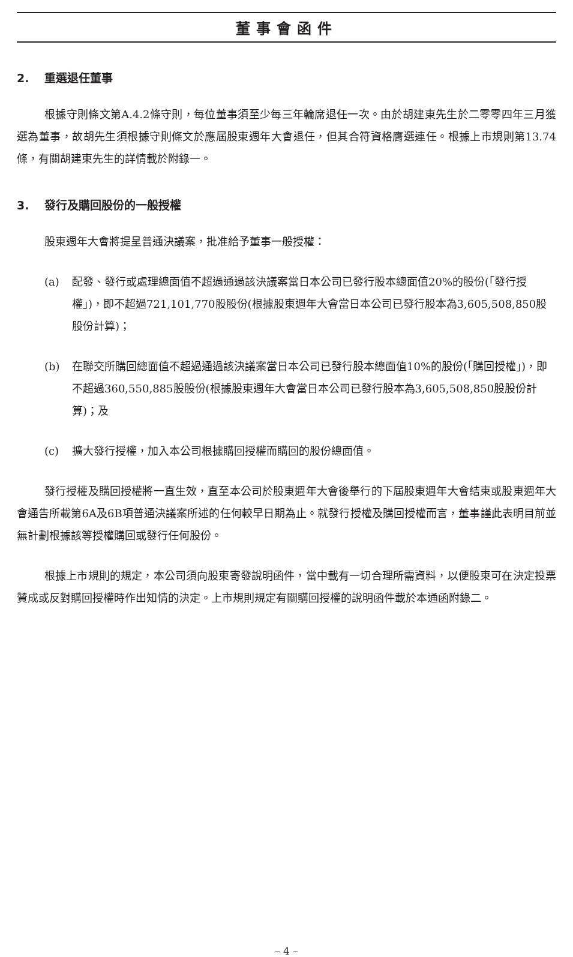董事會函件
2. 重選退任董事
根據守則條文第A.4.2條守則，每位董事須至少每三年輪席退任一次。由於胡建東先生於二零零四年三月獲選為董事，故胡先生須根據守則條文於應屆股東週年大會退任，但其合符資格膺選連任。根據上市規則第13.74條，有關胡建東先生的詳情載於附錄一。
3. 發行及購回股份的一般授權
股東週年大會將提呈普通決議案，批准給予董事一般授權：
(a) 配發、發行或處理總面值不超過通過該決議案當日本公司已發行股本總面值20%的股份(「發行授權」)，即不超過721,101,770股股份(根據股東週年大會當日本公司已發行股本為3,605,508,850股股份計算)；
(b) 在聯交所購回總面值不超過通過該決議案當日本公司已發行股本總面值10%的股份(「購回授權」)，即不超過360,550,885股股份(根據股東週年大會當日本公司已發行股本為3,605,508,850股股份計算)；及
(c) 擴大發行授權，加入本公司根據購回授權而購回的股份總面值。
發行授權及購回授權將一直生效，直至本公司於股東週年大會後舉行的下屆股東週年大會結束或股東週年大會通告所載第6A及6B項普通決議案所述的任何較早日期為止。就發行授權及購回授權而言，董事謹此表明目前並無計劃根據該等授權購回或發行任何股份。
根據上市規則的規定，本公司須向股東寄發說明函件，當中載有一切合理所需資料，以便股東可在決定投票贊成或反對購回授權時作出知情的決定。上市規則規定有關購回授權的說明函件載於本通函附錄二。
– 4 –